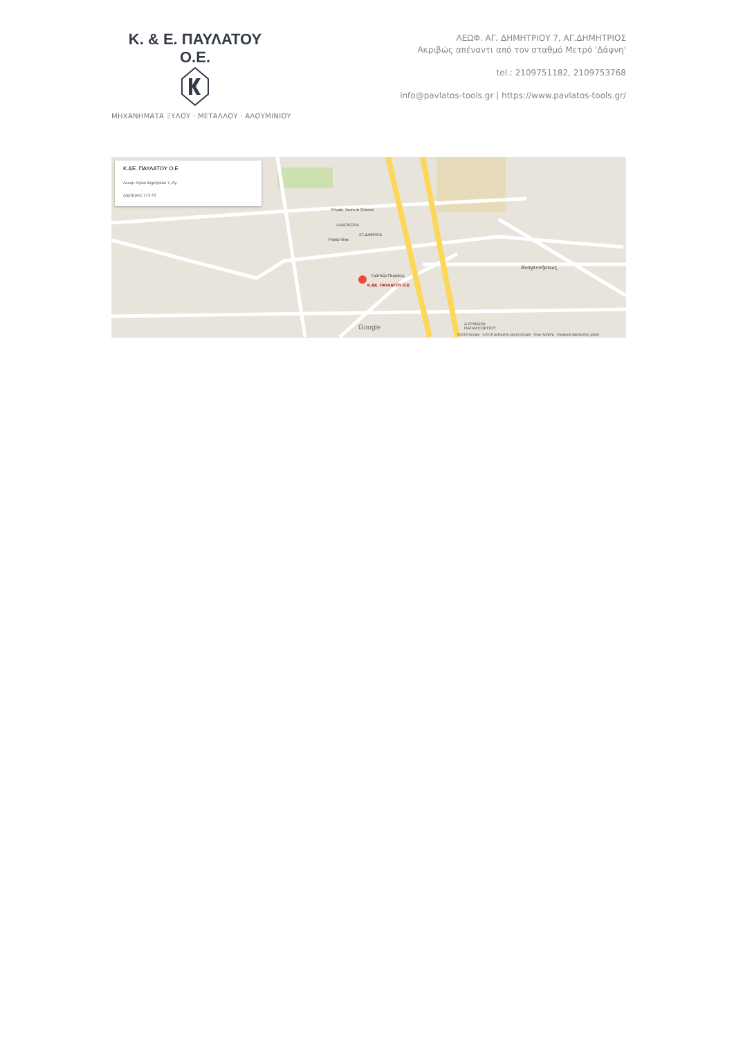Κ. & Ε. ΠΑΥΛΑΤΟΥ Ο.Ε.
ΜΗΧΑΝΗΜΑΤΑ ΞΥΛΟΥ · ΜΕΤΑΛΛΟΥ · ΑΛΟΥΜΙΝΙΟΥ
ΛΕΩΦ. ΑΓ. ΔΗΜΗΤΡΙΟΥ 7, ΑΓ.ΔΗΜΗΤΡΙΟΣ
Ακριβώς απέναντι από τον σταθμό Μετρό 'Δάφνη'
tel.: 2109751182, 2109753768
info@pavlatos-tools.gr | https://www.pavlatos-tools.gr/
Κ.&Ε. ΠΑΥΛΑΤΟΥ Ο.Ε
Λεωφ. Αγίου Δημητρίου 7, Αγ.
Δημήτριος 173 43
Κ.&Ε. ΠΑΥΛΑΤΟΥ Ο.Ε
Τράπεζα Πειραιώς
ΣΤ.ΔΑΦΝΗΣ
Private Tours in Greece
ΛΑΔΟΚΟΛΑ
Pasta Viva
Αναγεννήσεως
Α-Ο ΜΑΡΙΑ
ΠΑΠΑΓΕΩΡΓΙΟΥ
Google
©2015 Google - ©2015 Δεδομένα χάρτη Google · Όροι Χρήσης · Αναφορά σφάλματος χάρτη